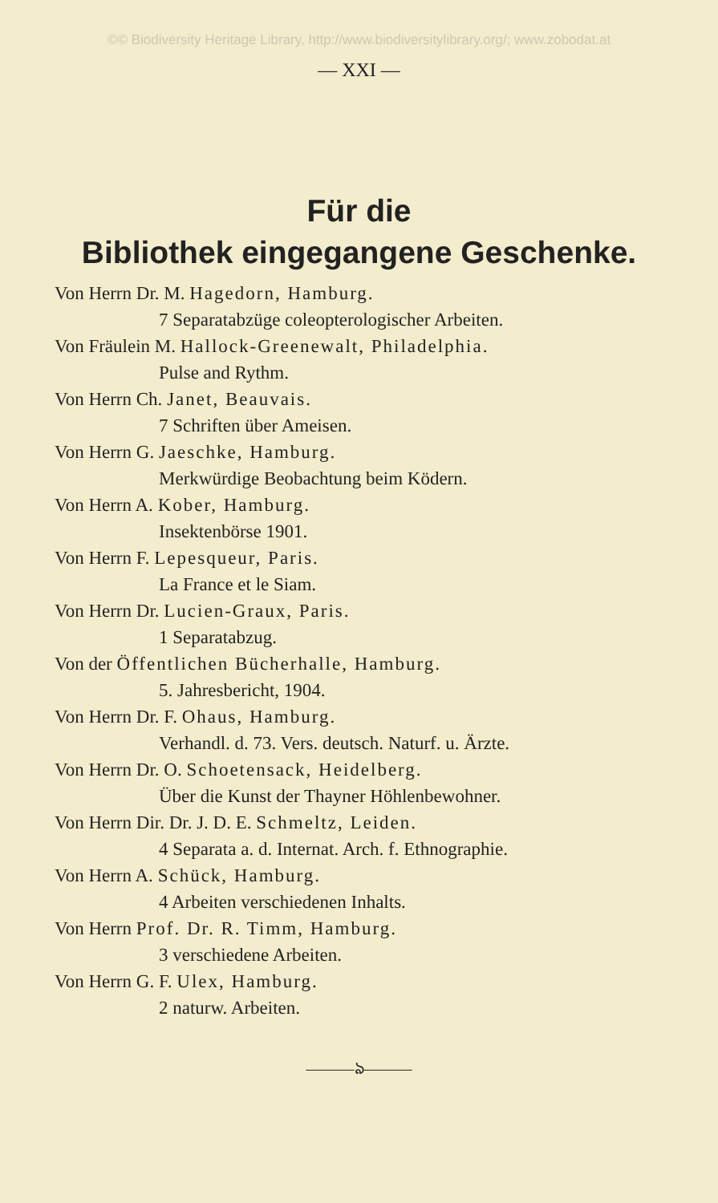©© Biodiversity Heritage Library, http://www.biodiversitylibrary.org/; www.zobodat.at
— XXI —
Für die
Bibliothek eingegangene Geschenke.
Von Herrn Dr. M. Hagedorn, Hamburg.
7 Separatabzüge coleopterologischer Arbeiten.
Von Fräulein M. Hallock-Greenewalt, Philadelphia.
Pulse and Rythm.
Von Herrn Ch. Janet, Beauvais.
7 Schriften über Ameisen.
Von Herrn G. Jaeschke, Hamburg.
Merkwürdige Beobachtung beim Ködern.
Von Herrn A. Kober, Hamburg.
Insektenbörse 1901.
Von Herrn F. Lepesqueur, Paris.
La France et le Siam.
Von Herrn Dr. Lucien-Graux, Paris.
1 Separatabzug.
Von der Öffentlichen Bücherhalle, Hamburg.
5. Jahresbericht, 1904.
Von Herrn Dr. F. Ohaus, Hamburg.
Verhandl. d. 73. Vers. deutsch. Naturf. u. Ärzte.
Von Herrn Dr. O. Schoetensack, Heidelberg.
Über die Kunst der Thayner Höhlenbewohner.
Von Herrn Dir. Dr. J. D. E. Schmeltz, Leiden.
4 Separata a. d. Internat. Arch. f. Ethnographie.
Von Herrn A. Schück, Hamburg.
4 Arbeiten verschiedenen Inhalts.
Von Herrn Prof. Dr. R. Timm, Hamburg.
3 verschiedene Arbeiten.
Von Herrn G. F. Ulex, Hamburg.
2 naturw. Arbeiten.
———ঌ———